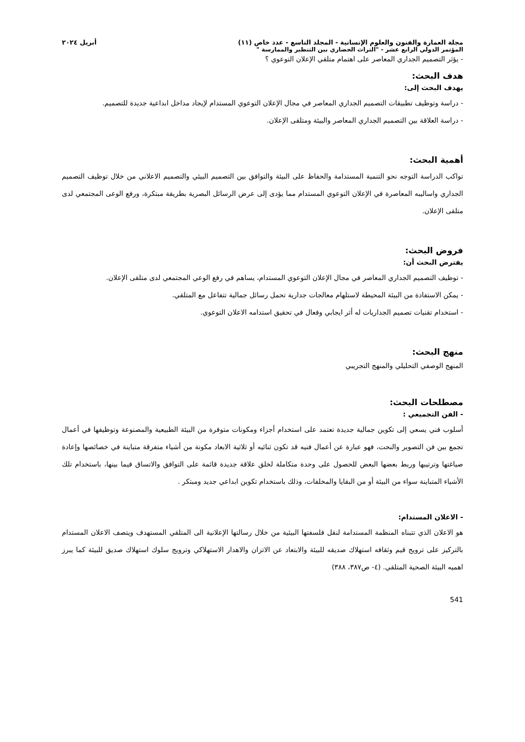مجلة العمارة والفنون والعلوم الإنسانية - المجلد التاسع - عدد خاص (١١) أبريل ٢٠٢٤
المؤتمر الدولي الرابع عشر - "التراث الحضاري بين التنظير والممارسة "
- يؤثر التصميم الجداري المعاصر على اهتمام متلقي الإعلان التوعوي ؟
هدف البحث:
يهدف البحث إلى:
- دراسة وتوظيف تطبيقات التصميم الجداري المعاصر في مجال الإعلان التوعوي المستدام لإيجاد مداخل ابداعية جديدة للتصميم.
- دراسة العلاقة بين التصميم الجداري المعاصر والبيئة ومتلقى الإعلان.
أهمية البحث:
تواكب الدراسة التوجه نحو التنمية المستدامة والحفاظ على البيئة والتوافق بين التصميم البيئي والتصميم الاعلاني من خلال توظيف التصميم الجداري واساليبه المعاصرة في الإعلان التوعوي المستدام مما يؤدى إلى عرض الرسائل البصرية بطريقة مبتكرة، ورفع الوعى المجتمعي لدى متلقى الإعلان.
فروض البحث:
يفترض البحث أن:
- توظيف التصميم الجداري المعاصر في مجال الإعلان التوعوي المستدام، يساهم في رفع الوعي المجتمعي لدى متلقى الإعلان.
- يمكن الاستفادة من البيئة المحيطة لاستلهام معالجات جدارية تحمل رسائل جمالية تتفاعل مع المتلقي.
- استخدام تقنيات تصميم الجداريات له أثر ايجابي وفعال في تحقيق استدامه الاعلان التوعوي.
منهج البحث:
المنهج الوصفي التحليلي والمنهج التجريبي
مصطلحات البحث:
- الفن التجميعي :
أسلوب فني يسعي إلى تكوين جمالية جديدة تعتمد على استخدام أجزاء ومكونات متوفرة من البيئة الطبيعية والمصنوعة وتوظيفها في أعمال تجمع بين فن التصوير والنحت، فهو عبارة عن أعمال فنيه قد تكون ثنائيه أو ثلاثية الابعاد مكونة من أشياء متفرقة متباينة في خصائصها وإعادة صياغتها وترتيبها وربط بعضها البعض للحصول على وحدة متكاملة لخلق علاقة جديدة قائمة على التوافق والاتساق فيما بينها، باستخدام تلك الأشياء المتباينة سواء من البيئة أو من البقايا والمخلفات، وذلك باستخدام تكوين ابداعي جديد ومبتكر .
- الاعلان المستدام:
هو الاعلان الذي تتبناه المنظمة المستدامة لنقل فلسفتها البيئية من خلال رسالتها الإعلانية الى المتلقي المستهدف ويتصف الاعلان المستدام بالتركيز على ترويج قيم وثقافه استهلاك صديقه للبيئة والابتعاد عن الاتزان والاهدار الاستهلاكي وترويج سلوك استهلاك صديق للبيئة كما يبرز اهميه البيئة الصحية المتلقي. (٤- ص٣٨٧، ٣٨٨)
541